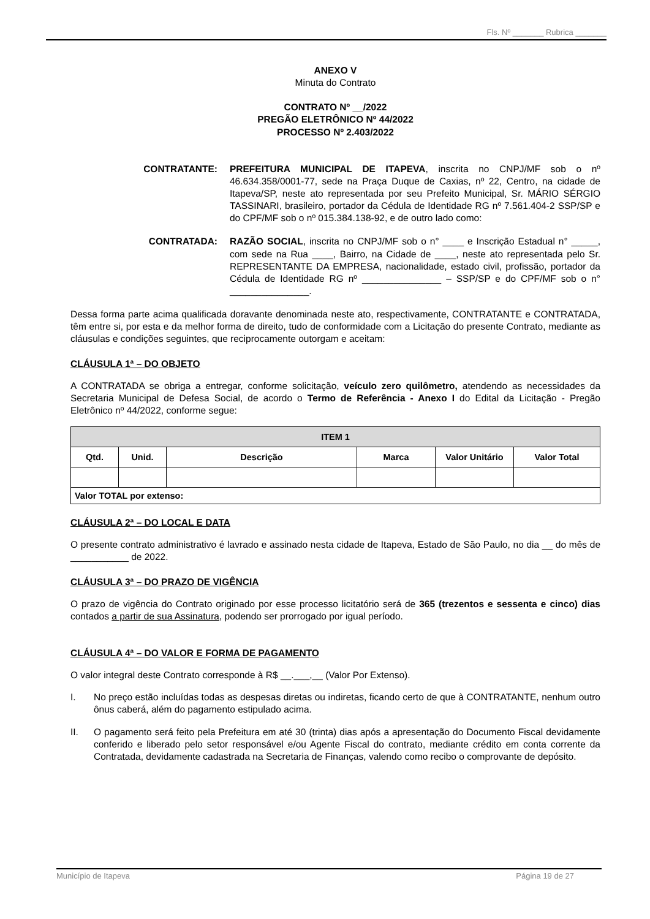Fls. Nº _______ Rubrica _______
ANEXO V
Minuta do Contrato
CONTRATO Nº __/2022
PREGÃO ELETRÔNICO Nº 44/2022
PROCESSO Nº 2.403/2022
CONTRATANTE: PREFEITURA MUNICIPAL DE ITAPEVA, inscrita no CNPJ/MF sob o nº 46.634.358/0001-77, sede na Praça Duque de Caxias, nº 22, Centro, na cidade de Itapeva/SP, neste ato representada por seu Prefeito Municipal, Sr. MÁRIO SÉRGIO TASSINARI, brasileiro, portador da Cédula de Identidade RG nº 7.561.404-2 SSP/SP e do CPF/MF sob o nº 015.384.138-92, e de outro lado como:
CONTRATADA: RAZÃO SOCIAL, inscrita no CNPJ/MF sob o n° ____ e Inscrição Estadual n° _____, com sede na Rua ____, Bairro, na Cidade de ____, neste ato representada pelo Sr. REPRESENTANTE DA EMPRESA, nacionalidade, estado civil, profissão, portador da Cédula de Identidade RG nº _______________ – SSP/SP e do CPF/MF sob o n° _______________.
Dessa forma parte acima qualificada doravante denominada neste ato, respectivamente, CONTRATANTE e CONTRATADA, têm entre si, por esta e da melhor forma de direito, tudo de conformidade com a Licitação do presente Contrato, mediante as cláusulas e condições seguintes, que reciprocamente outorgam e aceitam:
CLÁUSULA 1ª – DO OBJETO
A CONTRATADA se obriga a entregar, conforme solicitação, veículo zero quilômetro, atendendo as necessidades da Secretaria Municipal de Defesa Social, de acordo o Termo de Referência - Anexo I do Edital da Licitação - Pregão Eletrônico nº 44/2022, conforme segue:
| ITEM 1 | | | | | |
| --- | --- | --- | --- | --- | --- |
| Qtd. | Unid. | Descrição | Marca | Valor Unitário | Valor Total |
| Valor TOTAL por extenso: | | | | | |
CLÁUSULA 2ª – DO LOCAL E DATA
O presente contrato administrativo é lavrado e assinado nesta cidade de Itapeva, Estado de São Paulo, no dia __ do mês de ___________ de 2022.
CLÁUSULA 3ª – DO PRAZO DE VIGÊNCIA
O prazo de vigência do Contrato originado por esse processo licitatório será de 365 (trezentos e sessenta e cinco) dias contados a partir de sua Assinatura, podendo ser prorrogado por igual período.
CLÁUSULA 4ª – DO VALOR E FORMA DE PAGAMENTO
O valor integral deste Contrato corresponde à R$ __.___,__ (Valor Por Extenso).
I. No preço estão incluídas todas as despesas diretas ou indiretas, ficando certo de que à CONTRATANTE, nenhum outro ônus caberá, além do pagamento estipulado acima.
II. O pagamento será feito pela Prefeitura em até 30 (trinta) dias após a apresentação do Documento Fiscal devidamente conferido e liberado pelo setor responsável e/ou Agente Fiscal do contrato, mediante crédito em conta corrente da Contratada, devidamente cadastrada na Secretaria de Finanças, valendo como recibo o comprovante de depósito.
Município de Itapeva Página 19 de 27